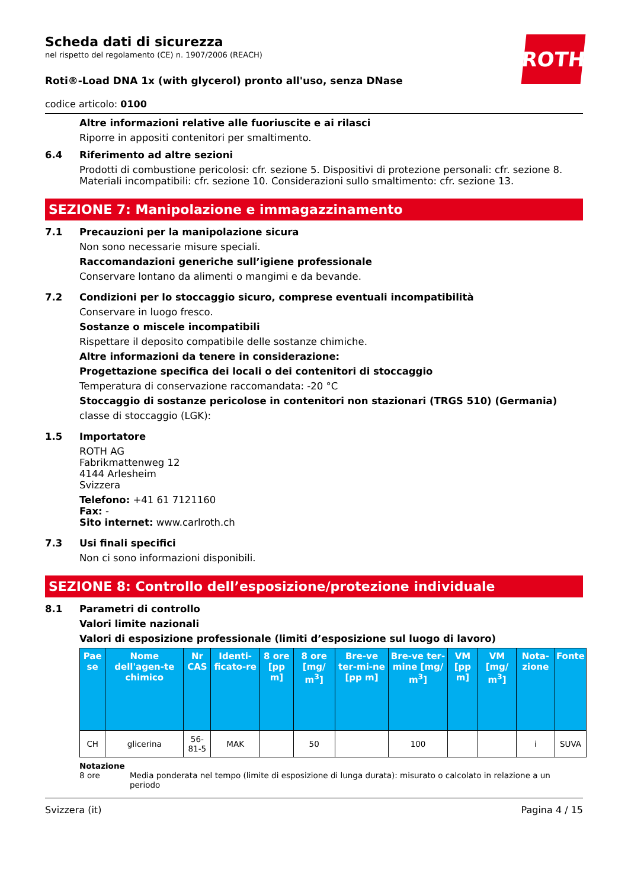ROTH
Scheda dati di sicurezza
nel rispetto del regolamento (CE) n. 1907/2006 (REACH)
Roti®-Load DNA 1x (with glycerol) pronto all'uso, senza DNase
codice articolo: 0100
Altre informazioni relative alle fuoriuscite e ai rilasci
Riporre in appositi contenitori per smaltimento.
6.4 Riferimento ad altre sezioni
Prodotti di combustione pericolosi: cfr. sezione 5. Dispositivi di protezione personali: cfr. sezione 8. Materiali incompatibili: cfr. sezione 10. Considerazioni sullo smaltimento: cfr. sezione 13.
SEZIONE 7: Manipolazione e immagazzinamento
7.1 Precauzioni per la manipolazione sicura
Non sono necessarie misure speciali.
Raccomandazioni generiche sull’igiene professionale
Conservare lontano da alimenti o mangimi e da bevande.
7.2 Condizioni per lo stoccaggio sicuro, comprese eventuali incompatibilità
Conservare in luogo fresco.
Sostanze o miscele incompatibili
Rispettare il deposito compatibile delle sostanze chimiche.
Altre informazioni da tenere in considerazione:
Progettazione specifica dei locali o dei contenitori di stoccaggio
Temperatura di conservazione raccomandata: -20 °C
Stoccaggio di sostanze pericolose in contenitori non stazionari (TRGS 510) (Germania)
classe di stoccaggio (LGK):
1.5 Importatore
ROTH AG
Fabrikmattenweg 12
4144 Arlesheim
Svizzera
Telefono: +41 61 7121160
Fax: -
Sito internet: www.carlroth.ch
7.3 Usi finali specifici
Non ci sono informazioni disponibili.
SEZIONE 8: Controllo dell’esposizione/protezione individuale
8.1 Parametri di controllo
Valori limite nazionali
Valori di esposizione professionale (limiti d’esposizione sul luogo di lavoro)
| Pae se | Nome dell'agen-te chimico | Nr CAS | Identi-ficato-re | 8 ore [pp m] | 8 ore [mg/ m<sup>3</sup>] | Bre-ve ter-mi-ne [pp m] | Bre-ve ter-mine [mg/ m<sup>3</sup>] | VM [pp m] | VM [mg/ m<sup>3</sup>] | Nota-zione | Fonte |
| --- | --- | --- | --- | --- | --- | --- | --- | --- | --- | --- | --- |
| CH | glicerina | 56-81-5 | MAK | | 50 | | 100 | | | i | SUVA |
Notazione
8 ore Media ponderata nel tempo (limite di esposizione di lunga durata): misurato o calcolato in relazione a un periodo
Svizzera (it) Pagina 4 / 15